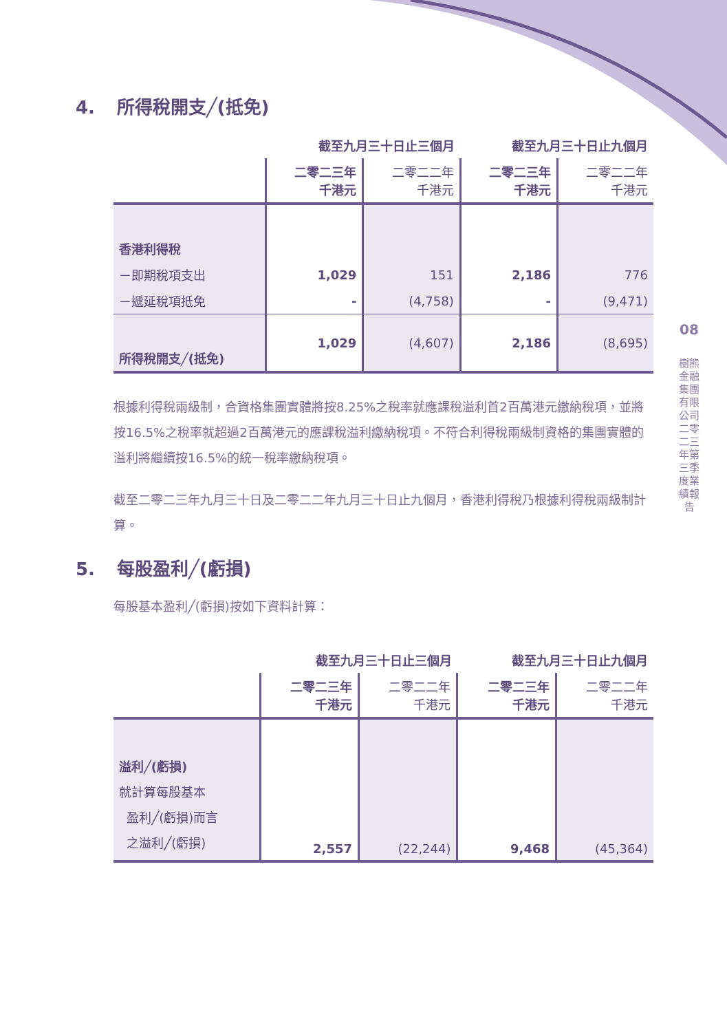4. 所得稅開支╱(抵免)
| | 截至九月三十日止三個月 | | 截至九月三十日止九個月 | |
| | 二零二三年 千港元 | 二零二二年 千港元 | 二零二三年 千港元 | 二零二二年 千港元 |
| 香港利得稅 | | | | |
| －即期稅項支出 | 1,029 | 151 | 2,186 | 776 |
| －遞延稅項抵免 | - | (4,758) | - | (9,471) |
| 所得稅開支╱(抵免) | 1,029 | (4,607) | 2,186 | (8,695) |
根據利得稅兩級制，合資格集團實體將按8.25%之稅率就應課稅溢利首2百萬港元繳納稅項，並將按16.5%之稅率就超過2百萬港元的應課稅溢利繳納稅項。不符合利得稅兩級制資格的集團實體的溢利將繼續按16.5%的統一稅率繳納稅項。
截至二零二三年九月三十日及二零二二年九月三十日止九個月，香港利得稅乃根據利得稅兩級制計算。
5. 每股盈利╱(虧損)
每股基本盈利╱(虧損)按如下資料計算：
| | 截至九月三十日止三個月 | | 截至九月三十日止九個月 | |
| | 二零二三年 千港元 | 二零二二年 千港元 | 二零二三年 千港元 | 二零二二年 千港元 |
| 溢利╱(虧損) 就計算每股基本 盈利╱(虧損)而言 之溢利╱(虧損) | 2,557 | (22,244) | 9,468 | (45,364) |
08
樹熊金融集團有限公司 二零二三年第三季度業績報告